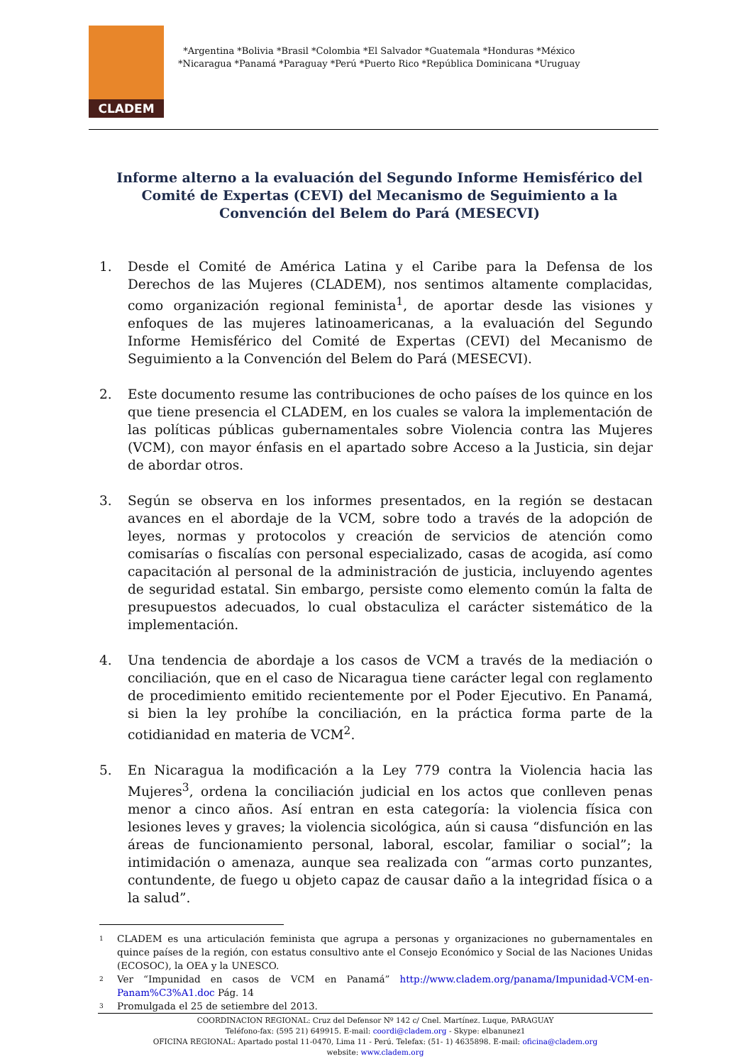CLADEM
*Argentina *Bolivia *Brasil *Colombia *El Salvador *Guatemala *Honduras *México
*Nicaragua *Panamá *Paraguay *Perú *Puerto Rico *República Dominicana *Uruguay
Informe alterno a la evaluación del Segundo Informe Hemisférico del Comité de Expertas (CEVI) del Mecanismo de Seguimiento a la Convención del Belem do Pará (MESECVI)
1. Desde el Comité de América Latina y el Caribe para la Defensa de los Derechos de las Mujeres (CLADEM), nos sentimos altamente complacidas, como organización regional feminista<sup>1</sup>, de aportar desde las visiones y enfoques de las mujeres latinoamericanas, a la evaluación del Segundo Informe Hemisférico del Comité de Expertas (CEVI) del Mecanismo de Seguimiento a la Convención del Belem do Pará (MESECVI).
2. Este documento resume las contribuciones de ocho países de los quince en los que tiene presencia el CLADEM, en los cuales se valora la implementación de las políticas públicas gubernamentales sobre Violencia contra las Mujeres (VCM), con mayor énfasis en el apartado sobre Acceso a la Justicia, sin dejar de abordar otros.
3. Según se observa en los informes presentados, en la región se destacan avances en el abordaje de la VCM, sobre todo a través de la adopción de leyes, normas y protocolos y creación de servicios de atención como comisarías o fiscalías con personal especializado, casas de acogida, así como capacitación al personal de la administración de justicia, incluyendo agentes de seguridad estatal. Sin embargo, persiste como elemento común la falta de presupuestos adecuados, lo cual obstaculiza el carácter sistemático de la implementación.
4. Una tendencia de abordaje a los casos de VCM a través de la mediación o conciliación, que en el caso de Nicaragua tiene carácter legal con reglamento de procedimiento emitido recientemente por el Poder Ejecutivo. En Panamá, si bien la ley prohíbe la conciliación, en la práctica forma parte de la cotidianidad en materia de VCM<sup>2</sup>.
5. En Nicaragua la modificación a la Ley 779 contra la Violencia hacia las Mujeres<sup>3</sup>, ordena la conciliación judicial en los actos que conlleven penas menor a cinco años. Así entran en esta categoría: la violencia física con lesiones leves y graves; la violencia sicológica, aún si causa “disfunción en las áreas de funcionamiento personal, laboral, escolar, familiar o social”; la intimidación o amenaza, aunque sea realizada con “armas corto punzantes, contundente, de fuego u objeto capaz de causar daño a la integridad física o a la salud”.
<sup>1</sup> CLADEM es una articulación feminista que agrupa a personas y organizaciones no gubernamentales en quince países de la región, con estatus consultivo ante el Consejo Económico y Social de las Naciones Unidas (ECOSOC), la OEA y la UNESCO.
<sup>2</sup> Ver “Impunidad en casos de VCM en Panamá” http://www.cladem.org/panama/Impunidad-VCM-en-Panam%C3%A1.doc Pág. 14
<sup>3</sup> Promulgada el 25 de setiembre del 2013.
COORDINACION REGIONAL: Cruz del Defensor Nº 142 c/ Cnel. Martínez. Luque, PARAGUAY
Teléfono-fax: (595 21) 649915. E-mail: coordi@cladem.org - Skype: elbanunez1
OFICINA REGIONAL: Apartado postal 11-0470, Lima 11 - Perú. Telefax: (51- 1) 4635898. E-mail: oficina@cladem.org
website: www.cladem.org